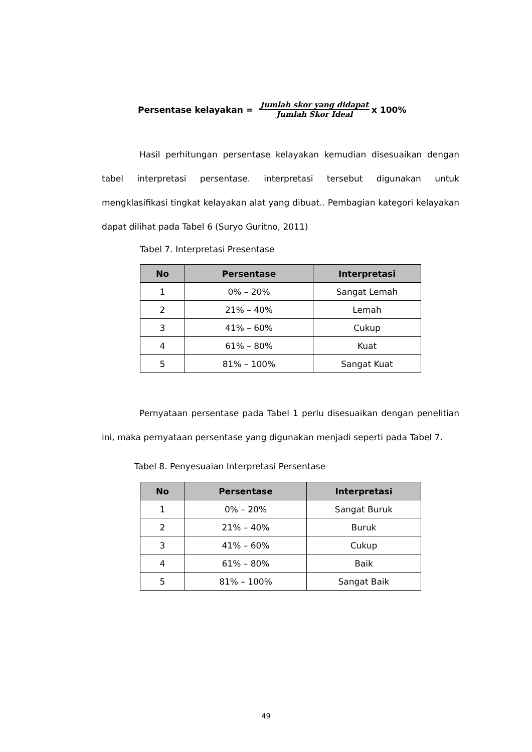Persentase kelayakan = Jumlah skor yang didapat Jumlah Skor Ideal x 100%
Hasil perhitungan persentase kelayakan kemudian disesuaikan dengan tabel interpretasi persentase. interpretasi tersebut digunakan untuk mengklasifikasi tingkat kelayakan alat yang dibuat.. Pembagian kategori kelayakan dapat dilihat pada Tabel 6 (Suryo Guritno, 2011)
Tabel 7. Interpretasi Presentase
| No | Persentase | Interpretasi |
| --- | --- | --- |
| 1 | 0% – 20% | Sangat Lemah |
| 2 | 21% – 40% | Lemah |
| 3 | 41% – 60% | Cukup |
| 4 | 61% – 80% | Kuat |
| 5 | 81% – 100% | Sangat Kuat |
Pernyataan persentase pada Tabel 1 perlu disesuaikan dengan penelitian ini, maka pernyataan persentase yang digunakan menjadi seperti pada Tabel 7.
Tabel 8. Penyesuaian Interpretasi Persentase
| No | Persentase | Interpretasi |
| --- | --- | --- |
| 1 | 0% – 20% | Sangat Buruk |
| 2 | 21% – 40% | Buruk |
| 3 | 41% – 60% | Cukup |
| 4 | 61% – 80% | Baik |
| 5 | 81% – 100% | Sangat Baik |
49